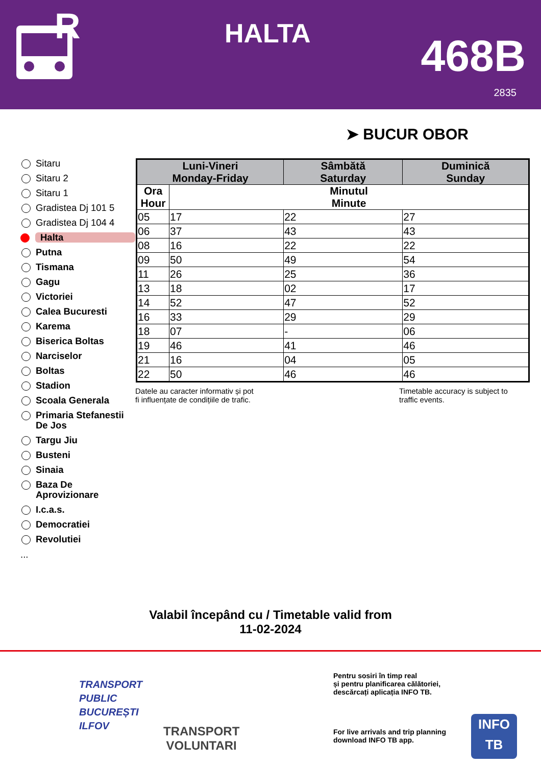R
HALTA 468B
2835
➤ BUCUR OBOR
Sitaru
Sitaru 2
Sitaru 1
Gradistea Dj 101 5
Gradistea Dj 104 4
Halta
Putna
Tismana
Gagu
Victoriei
Calea Bucuresti
Karema
Biserica Boltas
Narciselor
Boltas
Stadion
Scoala Generala
Primaria Stefanestii De Jos
Targu Jiu
Busteni
Sinaia
Baza De Aprovizionare
I.c.a.s.
Democratiei
Revolutiei
...
| Luni-Vineri Monday-Friday | | Sâmbătă Saturday | Duminică Sunday |
| --- | --- | --- | --- |
| Ora Hour | Minutul Minute | | |
| 05 | 17 | 22 | 27 |
| 06 | 37 | 43 | 43 |
| 08 | 16 | 22 | 22 |
| 09 | 50 | 49 | 54 |
| 11 | 26 | 25 | 36 |
| 13 | 18 | 02 | 17 |
| 14 | 52 | 47 | 52 |
| 16 | 33 | 29 | 29 |
| 18 | 07 | - | 06 |
| 19 | 46 | 41 | 46 |
| 21 | 16 | 04 | 05 |
| 22 | 50 | 46 | 46 |
Datele au caracter informativ și pot
fi influențate de condițiile de trafic.
Timetable accuracy is subject to
traffic events.
Valabil începând cu / Timetable valid from
11-02-2024
TRANSPORT
PUBLIC
BUCUREȘTI
ILFOV
TRANSPORT
VOLUNTARI
Pentru sosiri în timp real
și pentru planificarea călătoriei,
descărcați aplicația INFO TB.
For live arrivals and trip planning
download INFO TB app.
INFO
TB